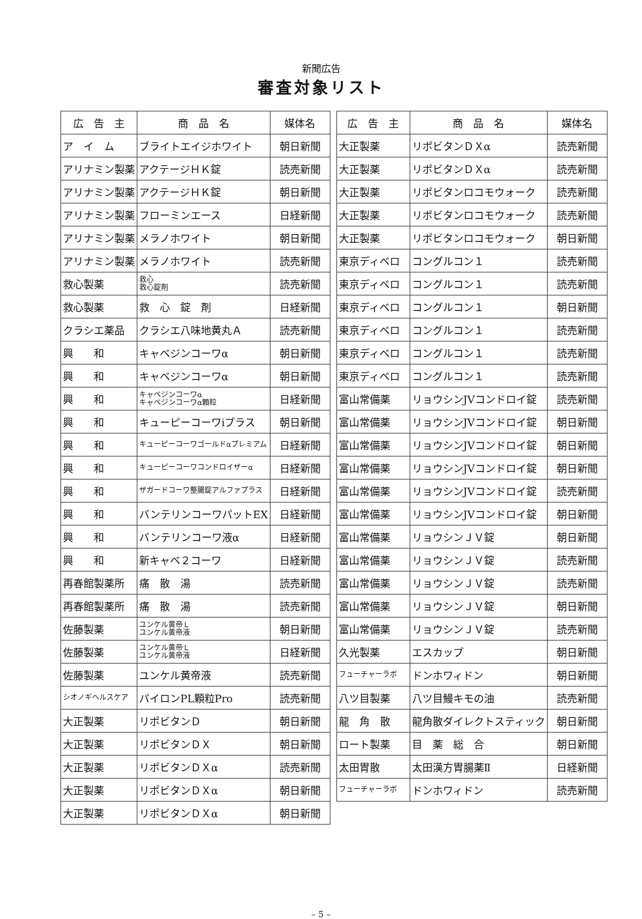新聞広告
審査対象リスト
| 広 告 主 | 商 品 名 | 媒体名 |
| --- | --- | --- |
| ア イ ム | ブライトエイジホワイト | 朝日新聞 |
| アリナミン製薬 | アクテージＨＫ錠 | 読売新聞 |
| アリナミン製薬 | アクテージＨＫ錠 | 朝日新聞 |
| アリナミン製薬 | フローミンエース | 日経新聞 |
| アリナミン製薬 | メラノホワイト | 朝日新聞 |
| アリナミン製薬 | メラノホワイト | 読売新聞 |
| 救心製薬 | 救心 救心錠剤 | 読売新聞 |
| 救心製薬 | 救 心 錠 剤 | 日経新聞 |
| クラシエ薬品 | クラシエ八味地黄丸Ａ | 読売新聞 |
| 興 和 | キャベジンコーワα | 朝日新聞 |
| 興 和 | キャベジンコーワα | 朝日新聞 |
| 興 和 | キャベジンコーワα キャベジンコーワα顆粒 | 日経新聞 |
| 興 和 | キューピーコーワiプラス | 朝日新聞 |
| 興 和 | キューピーコーワゴールドαプレミアム | 日経新聞 |
| 興 和 | キューピーコーワコンドロイザーα | 日経新聞 |
| 興 和 | ザガードコーワ整腸錠アルファプラス | 日経新聞 |
| 興 和 | バンテリンコーワパットEX | 日経新聞 |
| 興 和 | バンテリンコーワ液α | 日経新聞 |
| 興 和 | 新キャベ２コーワ | 日経新聞 |
| 再春館製薬所 | 痛 散 湯 | 読売新聞 |
| 再春館製薬所 | 痛 散 湯 | 読売新聞 |
| 佐藤製薬 | ユンケル黄帝Ｌ ユンケル黄帝液 | 朝日新聞 |
| 佐藤製薬 | ユンケル黄帝Ｌ ユンケル黄帝液 | 日経新聞 |
| 佐藤製薬 | ユンケル黄帝液 | 読売新聞 |
| シオノギヘルスケア | パイロンPL顆粒Pro | 読売新聞 |
| 大正製薬 | リポビタンＤ | 朝日新聞 |
| 大正製薬 | リポビタンＤＸ | 朝日新聞 |
| 大正製薬 | リポビタンＤＸα | 読売新聞 |
| 大正製薬 | リポビタンＤＸα | 朝日新聞 |
| 大正製薬 | リポビタンＤＸα | 朝日新聞 |
| 広 告 主 | 商 品 名 | 媒体名 |
| --- | --- | --- |
| 大正製薬 | リポビタンＤＸα | 読売新聞 |
| 大正製薬 | リポビタンＤＸα | 読売新聞 |
| 大正製薬 | リポビタンロコモウォーク | 読売新聞 |
| 大正製薬 | リポビタンロコモウォーク | 読売新聞 |
| 大正製薬 | リポビタンロコモウォーク | 朝日新聞 |
| 東京ディベロ | コングルコン１ | 読売新聞 |
| 東京ディベロ | コングルコン１ | 読売新聞 |
| 東京ディベロ | コングルコン１ | 朝日新聞 |
| 東京ディベロ | コングルコン１ | 読売新聞 |
| 東京ディベロ | コングルコン１ | 読売新聞 |
| 東京ディベロ | コングルコン１ | 読売新聞 |
| 富山常備薬 | リョウシンJVコンドロイ錠 | 読売新聞 |
| 富山常備薬 | リョウシンJVコンドロイ錠 | 朝日新聞 |
| 富山常備薬 | リョウシンJVコンドロイ錠 | 朝日新聞 |
| 富山常備薬 | リョウシンJVコンドロイ錠 | 朝日新聞 |
| 富山常備薬 | リョウシンJVコンドロイ錠 | 読売新聞 |
| 富山常備薬 | リョウシンJVコンドロイ錠 | 朝日新聞 |
| 富山常備薬 | リョウシンＪＶ錠 | 朝日新聞 |
| 富山常備薬 | リョウシンＪＶ錠 | 読売新聞 |
| 富山常備薬 | リョウシンＪＶ錠 | 読売新聞 |
| 富山常備薬 | リョウシンＪＶ錠 | 朝日新聞 |
| 富山常備薬 | リョウシンＪＶ錠 | 読売新聞 |
| 久光製薬 | エスカップ | 朝日新聞 |
| フューチャーラボ | ドンホワィドン | 朝日新聞 |
| 八ツ目製薬 | 八ツ目鰻キモの油 | 読売新聞 |
| 龍 角 散 | 龍角散ダイレクトスティック | 朝日新聞 |
| ロート製薬 | 目 薬 総 合 | 朝日新聞 |
| 太田胃散 | 太田漢方胃腸薬Ⅱ | 日経新聞 |
| フューチャーラボ | ドンホワィドン | 読売新聞 |
– 5 –